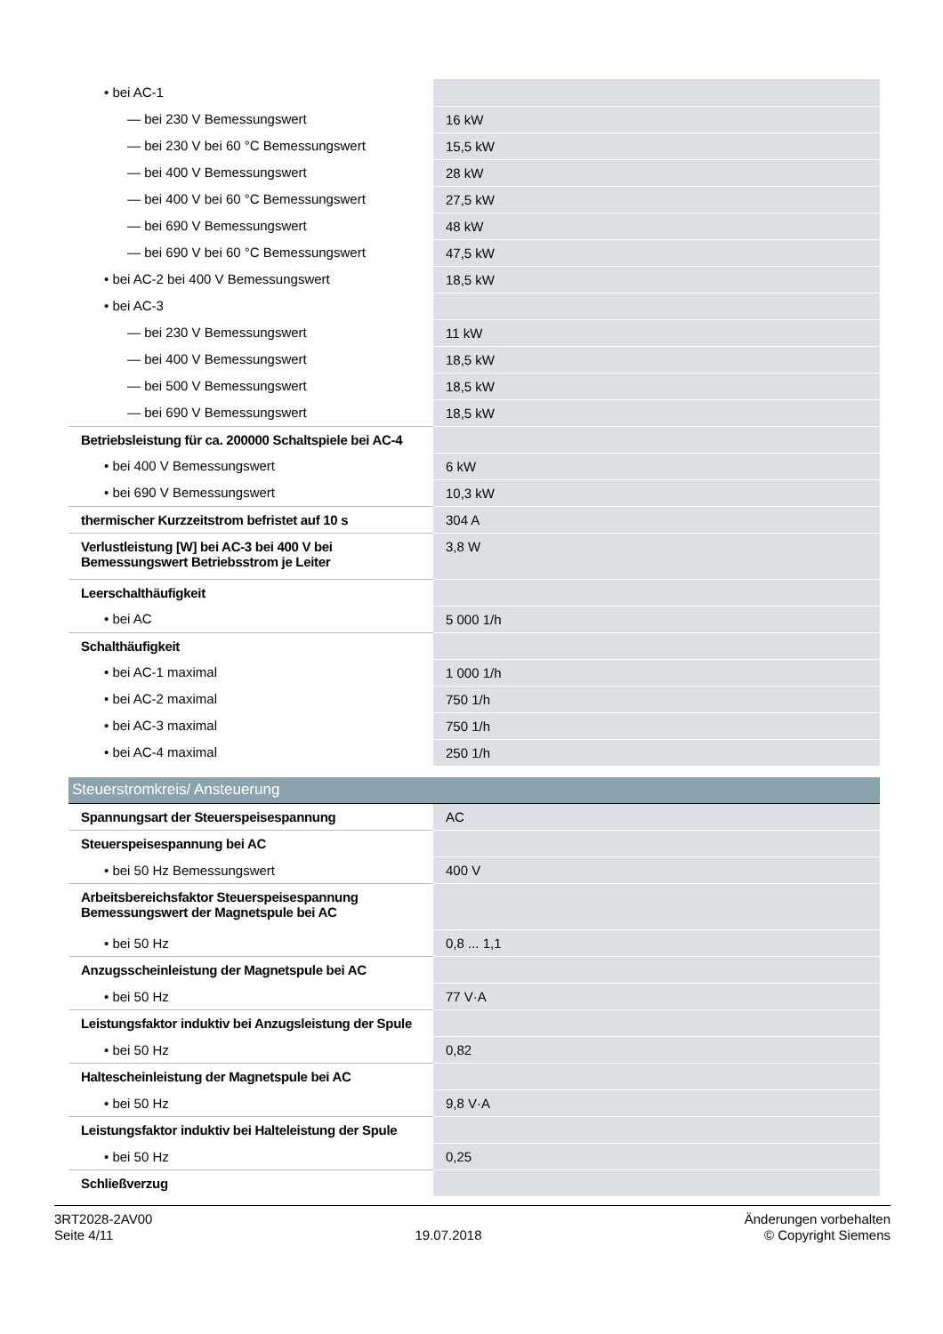| • bei AC-1 | |
| — bei 230 V Bemessungswert | 16 kW |
| — bei 230 V bei 60 °C Bemessungswert | 15,5 kW |
| — bei 400 V Bemessungswert | 28 kW |
| — bei 400 V bei 60 °C Bemessungswert | 27,5 kW |
| — bei 690 V Bemessungswert | 48 kW |
| — bei 690 V bei 60 °C Bemessungswert | 47,5 kW |
| • bei AC-2 bei 400 V Bemessungswert | 18,5 kW |
| • bei AC-3 | |
| — bei 230 V Bemessungswert | 11 kW |
| — bei 400 V Bemessungswert | 18,5 kW |
| — bei 500 V Bemessungswert | 18,5 kW |
| — bei 690 V Bemessungswert | 18,5 kW |
| Betriebsleistung für ca. 200000 Schaltspiele bei AC-4 | |
| • bei 400 V Bemessungswert | 6 kW |
| • bei 690 V Bemessungswert | 10,3 kW |
| thermischer Kurzzeitstrom befristet auf 10 s | 304 A |
| Verlustleistung [W] bei AC-3 bei 400 V bei Bemessungswert Betriebsstrom je Leiter | 3,8 W |
| Leerschalthäufigkeit | |
| • bei AC | 5 000 1/h |
| Schalthäufigkeit | |
| • bei AC-1 maximal | 1 000 1/h |
| • bei AC-2 maximal | 750 1/h |
| • bei AC-3 maximal | 750 1/h |
| • bei AC-4 maximal | 250 1/h |
| Steuerstromkreis/ Ansteuerung | |
| Spannungsart der Steuerspeisespannung | AC |
| Steuerspeisespannung bei AC | |
| • bei 50 Hz Bemessungswert | 400 V |
| Arbeitsbereichsfaktor Steuerspeisespannung Bemessungswert der Magnetspule bei AC | |
| • bei 50 Hz | 0,8 ... 1,1 |
| Anzugsscheinleistung der Magnetspule bei AC | |
| • bei 50 Hz | 77 V·A |
| Leistungsfaktor induktiv bei Anzugsleistung der Spule | |
| • bei 50 Hz | 0,82 |
| Haltescheinleistung der Magnetspule bei AC | |
| • bei 50 Hz | 9,8 V·A |
| Leistungsfaktor induktiv bei Halteleistung der Spule | |
| • bei 50 Hz | 0,25 |
| Schließverzug | |
3RT2028-2AV00
Seite 4/11
19.07.2018
Änderungen vorbehalten
© Copyright Siemens